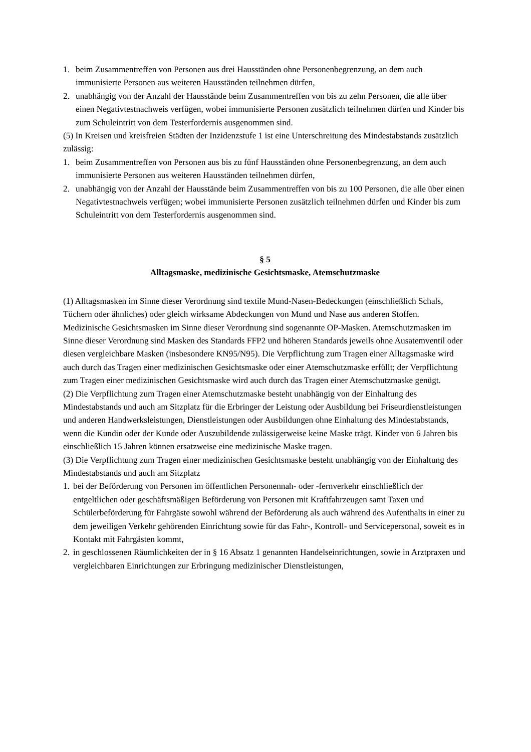1. beim Zusammentreffen von Personen aus drei Hausständen ohne Personenbegrenzung, an dem auch immunisierte Personen aus weiteren Hausständen teilnehmen dürfen,
2. unabhängig von der Anzahl der Hausstände beim Zusammentreffen von bis zu zehn Personen, die alle über einen Negativtestnachweis verfügen, wobei immunisierte Personen zusätzlich teilnehmen dürfen und Kinder bis zum Schuleintritt von dem Testerfordernis ausgenommen sind.
(5) In Kreisen und kreisfreien Städten der Inzidenzstufe 1 ist eine Unterschreitung des Mindestabstands zusätzlich zulässig:
1. beim Zusammentreffen von Personen aus bis zu fünf Hausständen ohne Personenbegrenzung, an dem auch immunisierte Personen aus weiteren Hausständen teilnehmen dürfen,
2. unabhängig von der Anzahl der Hausstände beim Zusammentreffen von bis zu 100 Personen, die alle über einen Negativtestnachweis verfügen; wobei immunisierte Personen zusätzlich teilnehmen dürfen und Kinder bis zum Schuleintritt von dem Testerfordernis ausgenommen sind.
§ 5
Alltagsmaske, medizinische Gesichtsmaske, Atemschutzmaske
(1) Alltagsmasken im Sinne dieser Verordnung sind textile Mund-Nasen-Bedeckungen (einschließlich Schals, Tüchern oder ähnliches) oder gleich wirksame Abdeckungen von Mund und Nase aus anderen Stoffen. Medizinische Gesichtsmasken im Sinne dieser Verordnung sind sogenannte OP-Masken. Atemschutzmasken im Sinne dieser Verordnung sind Masken des Standards FFP2 und höheren Standards jeweils ohne Ausatemventil oder diesen vergleichbare Masken (insbesondere KN95/N95). Die Verpflichtung zum Tragen einer Alltagsmaske wird auch durch das Tragen einer medizinischen Gesichtsmaske oder einer Atemschutzmaske erfüllt; der Verpflichtung zum Tragen einer medizinischen Gesichtsmaske wird auch durch das Tragen einer Atemschutzmaske genügt.
(2) Die Verpflichtung zum Tragen einer Atemschutzmaske besteht unabhängig von der Einhaltung des Mindestabstands und auch am Sitzplatz für die Erbringer der Leistung oder Ausbildung bei Friseurdienstleistungen und anderen Handwerksleistungen, Dienstleistungen oder Ausbildungen ohne Einhaltung des Mindestabstands, wenn die Kundin oder der Kunde oder Auszubildende zulässigerweise keine Maske trägt. Kinder von 6 Jahren bis einschließlich 15 Jahren können ersatzweise eine medizinische Maske tragen.
(3) Die Verpflichtung zum Tragen einer medizinischen Gesichtsmaske besteht unabhängig von der Einhaltung des Mindestabstands und auch am Sitzplatz
1. bei der Beförderung von Personen im öffentlichen Personennah- oder -fernverkehr einschließlich der entgeltlichen oder geschäftsmäßigen Beförderung von Personen mit Kraftfahrzeugen samt Taxen und Schülerbeförderung für Fahrgäste sowohl während der Beförderung als auch während des Aufenthalts in einer zu dem jeweiligen Verkehr gehörenden Einrichtung sowie für das Fahr-, Kontroll- und Servicepersonal, soweit es in Kontakt mit Fahrgästen kommt,
2. in geschlossenen Räumlichkeiten der in § 16 Absatz 1 genannten Handelseinrichtungen, sowie in Arztpraxen und vergleichbaren Einrichtungen zur Erbringung medizinischer Dienstleistungen,